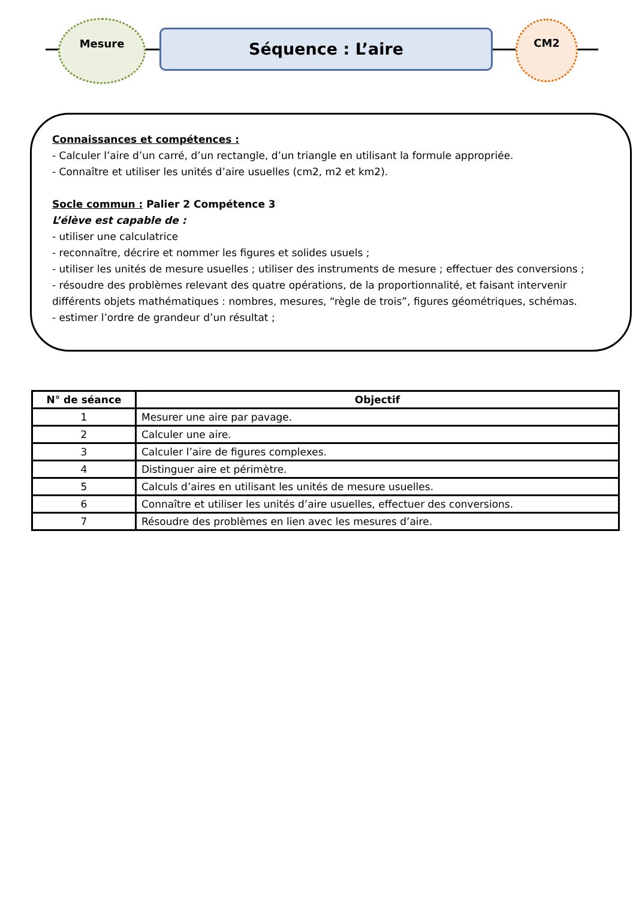Mesure
Séquence : L’aire
CM2
Connaissances et compétences :
- Calculer l’aire d’un carré, d’un rectangle, d’un triangle en utilisant la formule appropriée.
- Connaître et utiliser les unités d’aire usuelles (cm2, m2 et km2).
Socle commun : Palier 2 Compétence 3
L’élève est capable de :
- utiliser une calculatrice
- reconnaître, décrire et nommer les figures et solides usuels ;
- utiliser les unités de mesure usuelles ; utiliser des instruments de mesure ; effectuer des conversions ;
- résoudre des problèmes relevant des quatre opérations, de la proportionnalité, et faisant intervenir différents objets mathématiques : nombres, mesures, “règle de trois”, figures géométriques, schémas.
- estimer l’ordre de grandeur d’un résultat ;
| N° de séance | Objectif |
| --- | --- |
| 1 | Mesurer une aire par pavage. |
| 2 | Calculer une aire. |
| 3 | Calculer l’aire de figures complexes. |
| 4 | Distinguer aire et périmètre. |
| 5 | Calculs d’aires en utilisant les unités de mesure usuelles. |
| 6 | Connaître et utiliser les unités d’aire usuelles, effectuer des conversions. |
| 7 | Résoudre des problèmes en lien avec les mesures d’aire. |